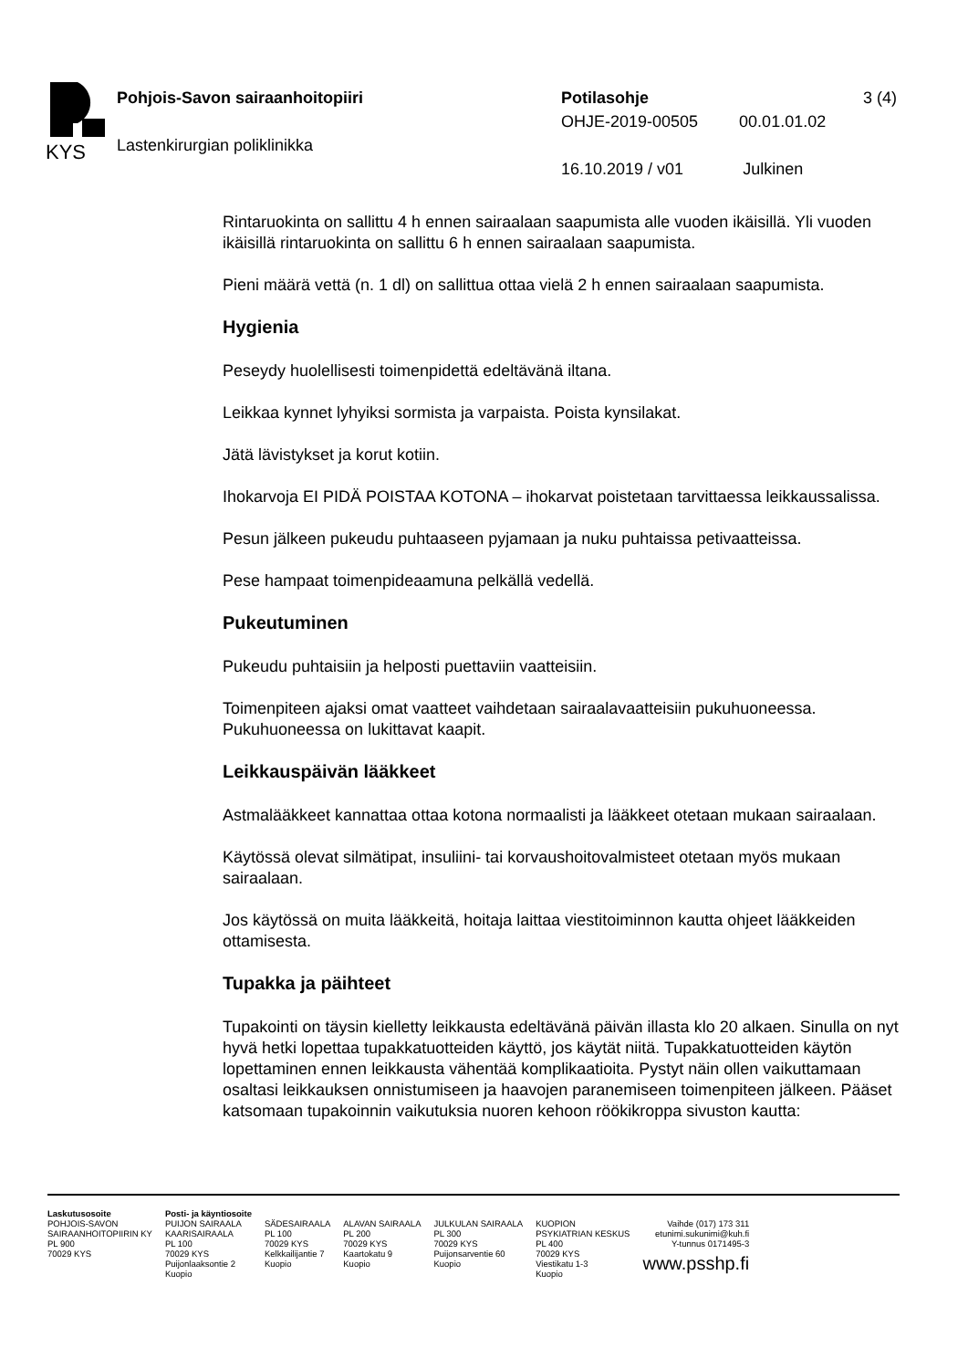KYS
Pohjois-Savon sairaanhoitopiiri
Lastenkirurgian poliklinikka
Potilasohje 3 (4)
OHJE-2019-00505 00.01.01.02
16.10.2019 / v01 Julkinen
Rintaruokinta on sallittu 4 h ennen sairaalaan saapumista alle vuoden ikäisillä. Yli vuoden ikäisillä rintaruokinta on sallittu 6 h ennen sairaalaan saapumista.
Pieni määrä vettä (n. 1 dl) on sallittua ottaa vielä 2 h ennen sairaalaan saapumista.
Hygienia
Peseydy huolellisesti toimenpidettä edeltävänä iltana.
Leikkaa kynnet lyhyiksi sormista ja varpaista. Poista kynsilakat.
Jätä lävistykset ja korut kotiin.
Ihokarvoja EI PIDÄ POISTAA KOTONA – ihokarvat poistetaan tarvittaessa leikkaussalissa.
Pesun jälkeen pukeudu puhtaaseen pyjamaan ja nuku puhtaissa petivaatteissa.
Pese hampaat toimenpideaamuna pelkällä vedellä.
Pukeutuminen
Pukeudu puhtaisiin ja helposti puettaviin vaatteisiin.
Toimenpiteen ajaksi omat vaatteet vaihdetaan sairaalavaatteisiin pukuhuoneessa. Pukuhuoneessa on lukittavat kaapit.
Leikkauspäivän lääkkeet
Astmalääkkeet kannattaa ottaa kotona normaalisti ja lääkkeet otetaan mukaan sairaalaan.
Käytössä olevat silmätipat, insuliini- tai korvaushoitovalmisteet otetaan myös mukaan sairaalaan.
Jos käytössä on muita lääkkeitä, hoitaja laittaa viestitoiminnon kautta ohjeet lääkkeiden ottamisesta.
Tupakka ja päihteet
Tupakointi on täysin kielletty leikkausta edeltävänä päivän illasta klo 20 alkaen. Sinulla on nyt hyvä hetki lopettaa tupakkatuotteiden käyttö, jos käytät niitä. Tupakkatuotteiden käytön lopettaminen ennen leikkausta vähentää komplikaatioita. Pystyt näin ollen vaikuttamaan osaltasi leikkauksen onnistumiseen ja haavojen paranemiseen toimenpiteen jälkeen. Pääset katsomaan tupakoinnin vaikutuksia nuoren kehoon röökikroppa sivuston kautta:
Laskutusosoite
POHJOIS-SAVON
SAIRAANHOITOPIIRIN KY
PL 900
70029 KYS
Posti- ja käyntiosoite
PUIJON SAIRAALA
KAARISAIRAALA
PL 100
70029 KYS
Puijonlaaksontie 2
Kuopio
SÄDESAIRAALA
PL 100
70029 KYS
Kelkkailijantie 7
Kuopio
ALAVAN SAIRAALA
PL 200
70029 KYS
Kaartokatu 9
Kuopio
JULKULAN SAIRAALA
PL 300
70029 KYS
Puijonsarventie 60
Kuopio
KUOPION
PSYKIATRIAN KESKUS
PL 400
70029 KYS
Viestikatu 1-3
Kuopio
Vaihde (017) 173 311
etunimi.sukunimi@kuh.fi
Y-tunnus 0171495-3
www.psshp.fi